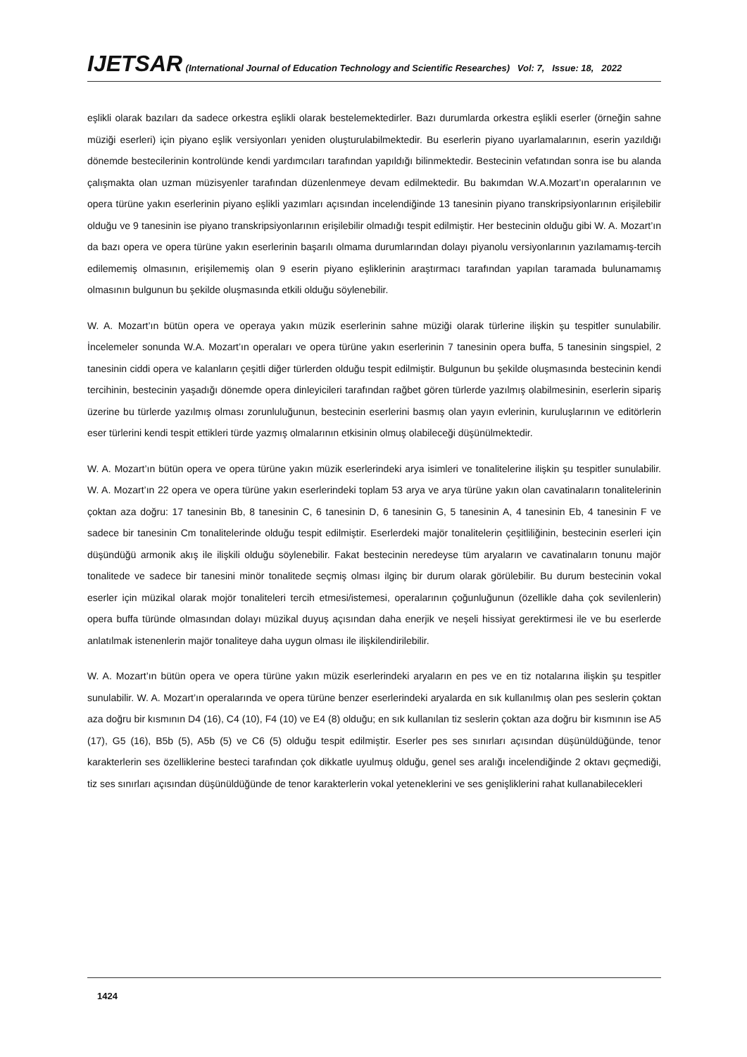IJETSAR (International Journal of Education Technology and Scientific Researches) Vol: 7, Issue: 18, 2022
eşlikli olarak bazıları da sadece orkestra eşlikli olarak bestelemektedirler. Bazı durumlarda orkestra eşlikli eserler (örneğin sahne müziği eserleri) için piyano eşlik versiyonları yeniden oluşturulabilmektedir. Bu eserlerin piyano uyarlamalarının, eserin yazıldığı dönemde bestecilerinin kontrolünde kendi yardımcıları tarafından yapıldığı bilinmektedir. Bestecinin vefatından sonra ise bu alanda çalışmakta olan uzman müzisyenler tarafından düzenlenmeye devam edilmektedir. Bu bakımdan W.A.Mozart’ın operalarının ve opera türüne yakın eserlerinin piyano eşlikli yazımları açısından incelendiğinde 13 tanesinin piyano transkripsiyonlarının erişilebilir olduğu ve 9 tanesinin ise piyano transkripsiyonlarının erişilebilir olmadığı tespit edilmiştir. Her bestecinin olduğu gibi W. A. Mozart’ın da bazı opera ve opera türüne yakın eserlerinin başarılı olmama durumlarından dolayı piyanolu versiyonlarının yazılamamış-tercih edilememiş olmasının, erişilememiş olan 9 eserin piyano eşliklerinin araştırmacı tarafından yapılan taramada bulunamamış olmasının bulgunun bu şekilde oluşmasında etkili olduğu söylenebilir.
W. A. Mozart’ın bütün opera ve operaya yakın müzik eserlerinin sahne müziği olarak türlerine ilişkin şu tespitler sunulabilir. İncelemeler sonunda W.A. Mozart’ın operaları ve opera türüne yakın eserlerinin 7 tanesinin opera buffa, 5 tanesinin singspiel, 2 tanesinin ciddi opera ve kalanların çeşitli diğer türlerden olduğu tespit edilmiştir. Bulgunun bu şekilde oluşmasında bestecinin kendi tercihinin, bestecinin yaşadığı dönemde opera dinleyicileri tarafından rağbet gören türlerde yazılmış olabilmesinin, eserlerin sipariş üzerine bu türlerde yazılmış olması zorunluluğunun, bestecinin eserlerini basmış olan yayın evlerinin, kuruluşlarının ve editörlerin eser türlerini kendi tespit ettikleri türde yazmış olmalarının etkisinin olmuş olabileceği düşünülmektedir.
W. A. Mozart’ın bütün opera ve opera türüne yakın müzik eserlerindeki arya isimleri ve tonalitelerine ilişkin şu tespitler sunulabilir. W. A. Mozart’ın 22 opera ve opera türüne yakın eserlerindeki toplam 53 arya ve arya türüne yakın olan cavatinaların tonalitelerinin çoktan aza doğru: 17 tanesinin Bb, 8 tanesinin C, 6 tanesinin D, 6 tanesinin G, 5 tanesinin A, 4 tanesinin Eb, 4 tanesinin F ve sadece bir tanesinin Cm tonalitelerinde olduğu tespit edilmiştir. Eserlerdeki majör tonalitelerin çeşitliliğinin, bestecinin eserleri için düşündüğü armonik akış ile ilişkili olduğu söylenebilir. Fakat bestecinin neredeyse tüm aryaların ve cavatinaların tonunu majör tonalitede ve sadece bir tanesini minör tonalitede seçmiş olması ilginç bir durum olarak görülebilir. Bu durum bestecinin vokal eserler için müzikal olarak mojör tonaliteleri tercih etmesi/istemesi, operalarının çoğunluğunun (özellikle daha çok sevilenlerin) opera buffa türünde olmasından dolayı müzikal duyuş açısından daha enerjik ve neşeli hissiyat gerektirmesi ile ve bu eserlerde anlatılmak istenenlerin majör tonaliteye daha uygun olması ile ilişkilendirilebilir.
W. A. Mozart’ın bütün opera ve opera türüne yakın müzik eserlerindeki aryaların en pes ve en tiz notalarına ilişkin şu tespitler sunulabilir. W. A. Mozart’ın operalarında ve opera türüne benzer eserlerindeki aryalarda en sık kullanılmış olan pes seslerin çoktan aza doğru bir kısmının D4 (16), C4 (10), F4 (10) ve E4 (8) olduğu; en sık kullanılan tiz seslerin çoktan aza doğru bir kısmının ise A5 (17), G5 (16), B5b (5), A5b (5) ve C6 (5) olduğu tespit edilmiştir. Eserler pes ses sınırları açısından düşünüldüğünde, tenor karakterlerin ses özelliklerine besteci tarafından çok dikkatle uyulmuş olduğu, genel ses aralığı incelendiğinde 2 oktavı geçmediği, tiz ses sınırları açısından düşünüldüğünde de tenor karakterlerin vokal yeteneklerini ve ses genişliklerini rahat kullanabilecekleri
1424